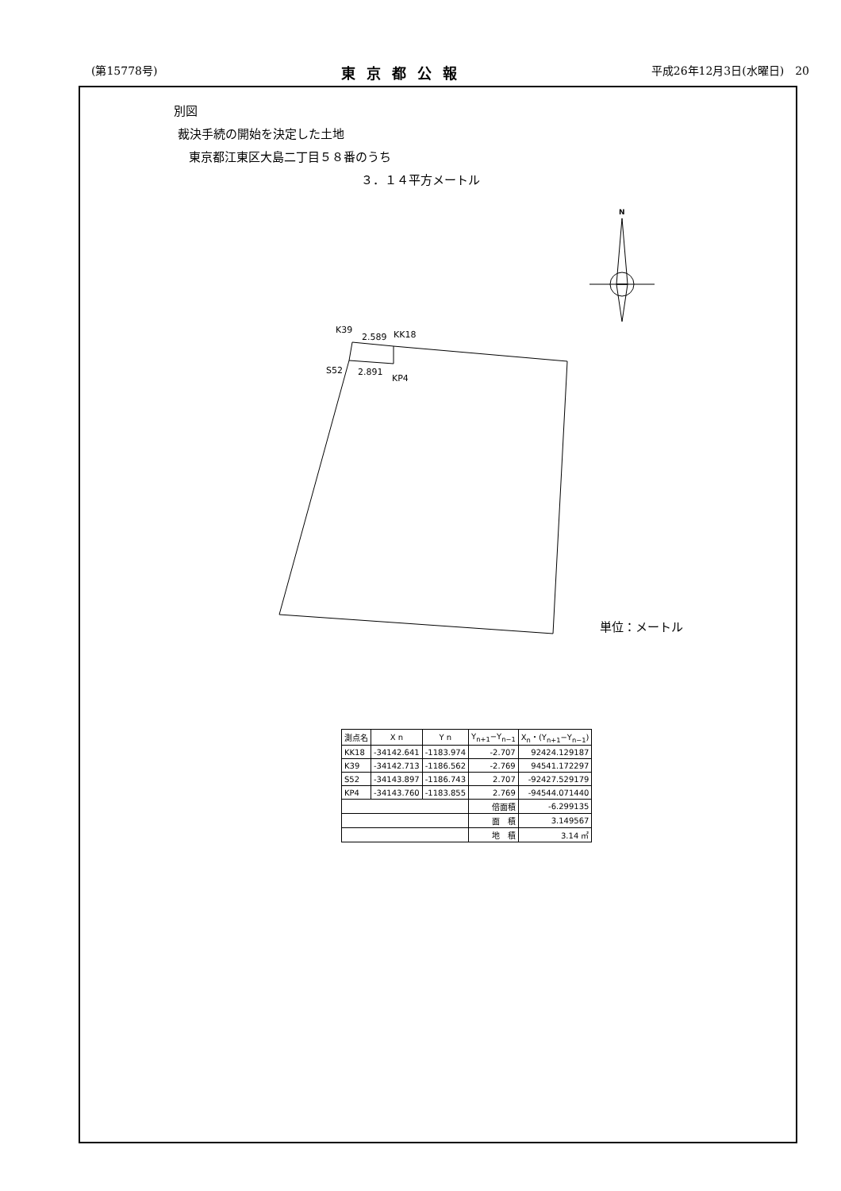(第15778号) 東京都公報 平成26年12月3日(水曜日)　20
別図
裁決手続の開始を決定した土地
東京都江東区大島二丁目５８番のうち
３．１４平方メートル
K39
2.589
KK18
S52
2.891
KP4
N
単位：メートル
| 測点名 | X n | Y n | Y<sub>n+1</sub>−Y<sub>n−1</sub> | X<sub>n</sub>・(Y<sub>n+1</sub>−Y<sub>n−1</sub>) |
| --- | --- | --- | --- | --- |
| KK18 | -34142.641 | -1183.974 | -2.707 | 92424.129187 |
| K39 | -34142.713 | -1186.562 | -2.769 | 94541.172297 |
| S52 | -34143.897 | -1186.743 | 2.707 | -92427.529179 |
| KP4 | -34143.760 | -1183.855 | 2.769 | -94544.071440 |
| | | | 倍面積 | -6.299135 |
| | | | 面 積 | 3.149567 |
| | | | 地 積 | 3.14 ㎡ |